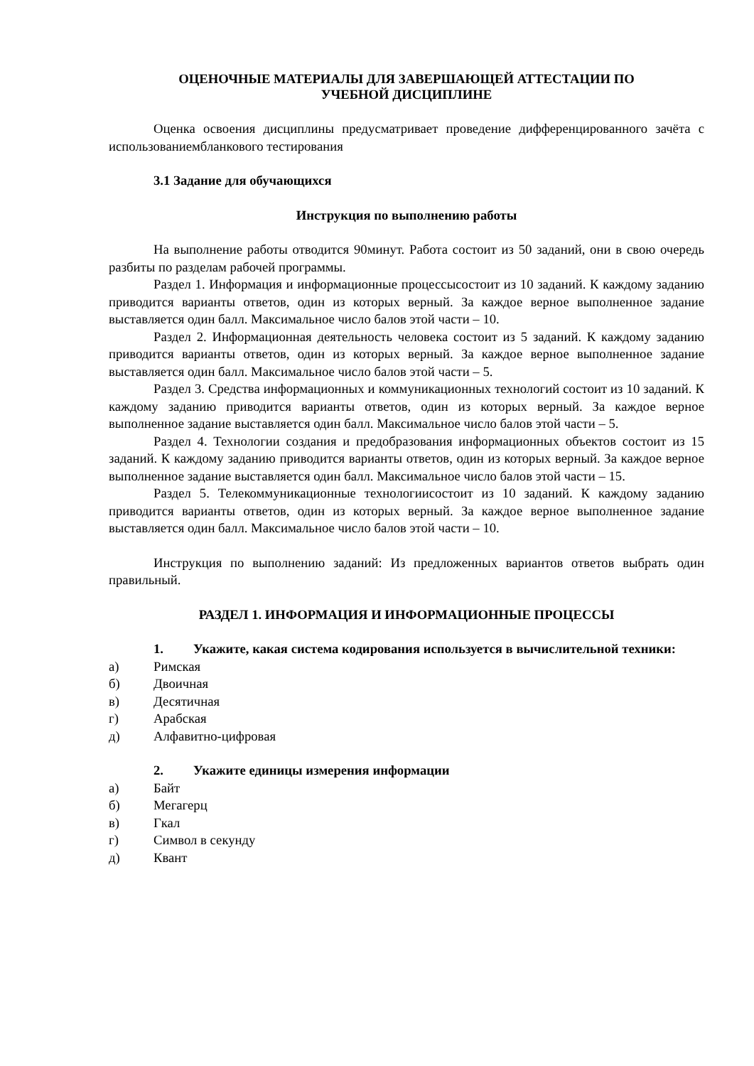ОЦЕНОЧНЫЕ МАТЕРИАЛЫ ДЛЯ ЗАВЕРШАЮЩЕЙ АТТЕСТАЦИИ ПО
УЧЕБНОЙ ДИСЦИПЛИНЕ
Оценка освоения дисциплины предусматривает проведение дифференцированного зачёта с использованиембланкового тестирования
3.1 Задание для обучающихся
Инструкция по выполнению работы
На выполнение работы отводится 90минут. Работа состоит из 50 заданий, они в свою очередь разбиты по разделам рабочей программы.
Раздел 1. Информация и информационные процессысостоит из 10 заданий. К каждому заданию приводится варианты ответов, один из которых верный. За каждое верное выполненное задание выставляется один балл. Максимальное число балов этой части – 10.
Раздел 2. Информационная деятельность человека состоит из 5 заданий. К каждому заданию приводится варианты ответов, один из которых верный. За каждое верное выполненное задание выставляется один балл. Максимальное число балов этой части – 5.
Раздел 3. Средства информационных и коммуникационных технологий состоит из 10 заданий. К каждому заданию приводится варианты ответов, один из которых верный. За каждое верное выполненное задание выставляется один балл. Максимальное число балов этой части – 5.
Раздел 4. Технологии создания и предобразования информационных объектов состоит из 15 заданий. К каждому заданию приводится варианты ответов, один из которых верный. За каждое верное выполненное задание выставляется один балл. Максимальное число балов этой части – 15.
Раздел 5. Телекоммуникационные технологиисостоит из 10 заданий. К каждому заданию приводится варианты ответов, один из которых верный. За каждое верное выполненное задание выставляется один балл. Максимальное число балов этой части – 10.
Инструкция по выполнению заданий: Из предложенных вариантов ответов выбрать один правильный.
РАЗДЕЛ 1. ИНФОРМАЦИЯ И ИНФОРМАЦИОННЫЕ ПРОЦЕССЫ
1. Укажите, какая система кодирования используется в вычислительной техники:
а) Римская
б) Двоичная
в) Десятичная
г) Арабская
д) Алфавитно-цифровая
2. Укажите единицы измерения информации
а) Байт
б) Мегагерц
в) Гкал
г) Символ в секунду
д) Квант